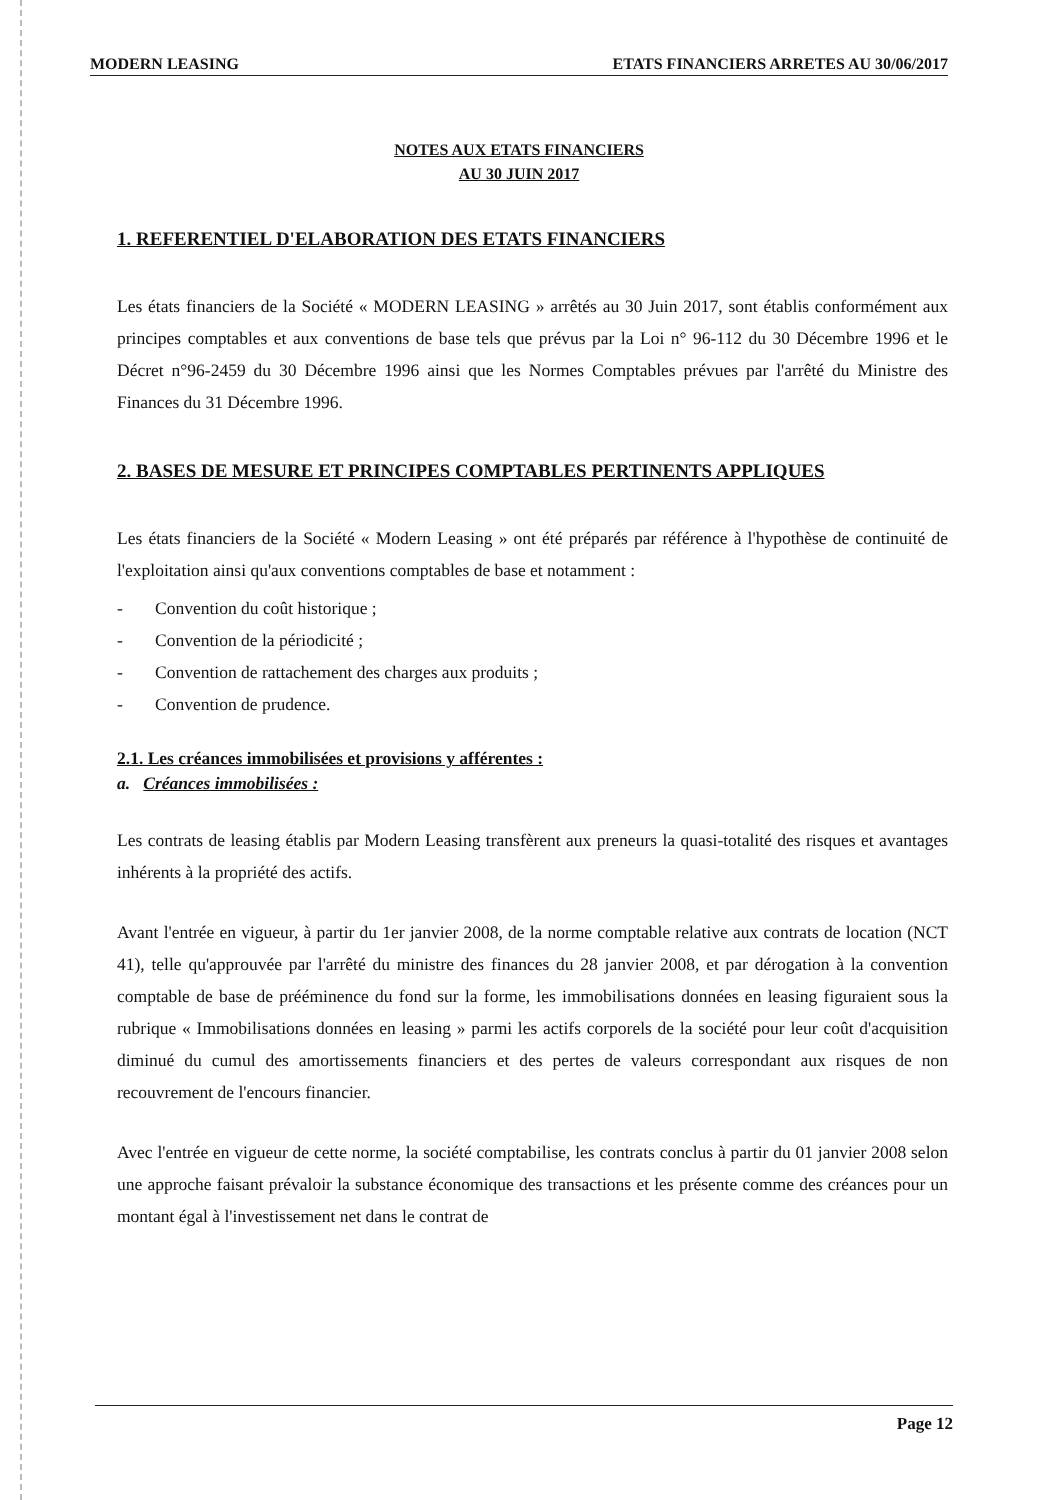MODERN LEASING ETATS FINANCIERS ARRETES AU 30/06/2017
NOTES AUX ETATS FINANCIERS
AU 30 JUIN 2017
1. REFERENTIEL D'ELABORATION DES ETATS FINANCIERS
Les états financiers de la Société « MODERN LEASING » arrêtés au 30 Juin 2017, sont établis conformément aux principes comptables et aux conventions de base tels que prévus par la Loi n° 96-112 du 30 Décembre 1996 et le Décret n°96-2459 du 30 Décembre 1996 ainsi que les Normes Comptables prévues par l'arrêté du Ministre des Finances du 31 Décembre 1996.
2. BASES DE MESURE ET PRINCIPES COMPTABLES PERTINENTS APPLIQUES
Les états financiers de la Société « Modern Leasing » ont été préparés par référence à l'hypothèse de continuité de l'exploitation ainsi qu'aux conventions comptables de base et notamment :
- Convention du coût historique ;
- Convention de la périodicité ;
- Convention de rattachement des charges aux produits ;
- Convention de prudence.
2.1. Les créances immobilisées et provisions y afférentes :
a. Créances immobilisées :
Les contrats de leasing établis par Modern Leasing transfèrent aux preneurs la quasi-totalité des risques et avantages inhérents à la propriété des actifs.
Avant l'entrée en vigueur, à partir du 1er janvier 2008, de la norme comptable relative aux contrats de location (NCT 41), telle qu'approuvée par l'arrêté du ministre des finances du 28 janvier 2008, et par dérogation à la convention comptable de base de prééminence du fond sur la forme, les immobilisations données en leasing figuraient sous la rubrique « Immobilisations données en leasing » parmi les actifs corporels de la société pour leur coût d'acquisition diminué du cumul des amortissements financiers et des pertes de valeurs correspondant aux risques de non recouvrement de l'encours financier.
Avec l'entrée en vigueur de cette norme, la société comptabilise, les contrats conclus à partir du 01 janvier 2008 selon une approche faisant prévaloir la substance économique des transactions et les présente comme des créances pour un montant égal à l'investissement net dans le contrat de
Page 12